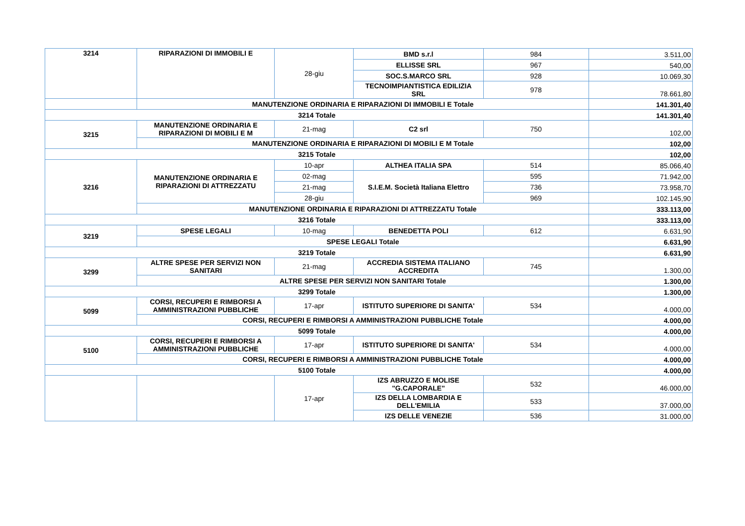| 3214 | RIPARAZIONI DI IMMOBILI E | 28-giu | BMD s.r.l | 984 | 3.511,00 |
| | | | ELLISSE SRL | 967 | 540,00 |
| | | | SOC.S.MARCO SRL | 928 | 10.069,30 |
| | | | TECNOIMPIANTISTICA EDILIZIA SRL | 978 | 78.661,80 |
| | MANUTENZIONE ORDINARIA E RIPARAZIONI DI IMMOBILI E Totale | | | | 141.301,40 |
| 3214 Totale | | | | | 141.301,40 |
| 3215 | MANUTENZIONE ORDINARIA E RIPARAZIONI DI MOBILI E M | 21-mag | C2 srl | 750 | 102,00 |
| | MANUTENZIONE ORDINARIA E RIPARAZIONI DI MOBILI E M Totale | | | | 102,00 |
| 3215 Totale | | | | | 102,00 |
| 3216 | MANUTENZIONE ORDINARIA E RIPARAZIONI DI ATTREZZATU | 10-apr | ALTHEA ITALIA SPA | 514 | 85.066,40 |
| | | 02-mag | S.I.E.M. Società Italiana Elettro | 595 | 71.942,00 |
| | | 21-mag | | 736 | 73.958,70 |
| | | 28-giu | | 969 | 102.145,90 |
| | MANUTENZIONE ORDINARIA E RIPARAZIONI DI ATTREZZATU Totale | | | | 333.113,00 |
| 3216 Totale | | | | | 333.113,00 |
| 3219 | SPESE LEGALI | 10-mag | BENEDETTA POLI | 612 | 6.631,90 |
| | SPESE LEGALI Totale | | | | 6.631,90 |
| 3219 Totale | | | | | 6.631,90 |
| 3299 | ALTRE SPESE PER SERVIZI NON SANITARI | 21-mag | ACCREDIA SISTEMA ITALIANO ACCREDITA | 745 | 1.300,00 |
| | ALTRE SPESE PER SERVIZI NON SANITARI Totale | | | | 1.300,00 |
| 3299 Totale | | | | | 1.300,00 |
| 5099 | CORSI, RECUPERI E RIMBORSI A AMMINISTRAZIONI PUBBLICHE | 17-apr | ISTITUTO SUPERIORE DI SANITA' | 534 | 4.000,00 |
| | CORSI, RECUPERI E RIMBORSI A AMMINISTRAZIONI PUBBLICHE Totale | | | | 4.000,00 |
| 5099 Totale | | | | | 4.000,00 |
| 5100 | CORSI, RECUPERI E RIMBORSI A AMMINISTRAZIONI PUBBLICHE | 17-apr | ISTITUTO SUPERIORE DI SANITA' | 534 | 4.000,00 |
| | CORSI, RECUPERI E RIMBORSI A AMMINISTRAZIONI PUBBLICHE Totale | | | | 4.000,00 |
| 5100 Totale | | | | | 4.000,00 |
| | | 17-apr | IZS ABRUZZO E MOLISE "G.CAPORALE" | 532 | 46.000,00 |
| | | | IZS DELLA LOMBARDIA E DELL'EMILIA | 533 | 37.000,00 |
| | | | IZS DELLE VENEZIE | 536 | 31.000,00 |